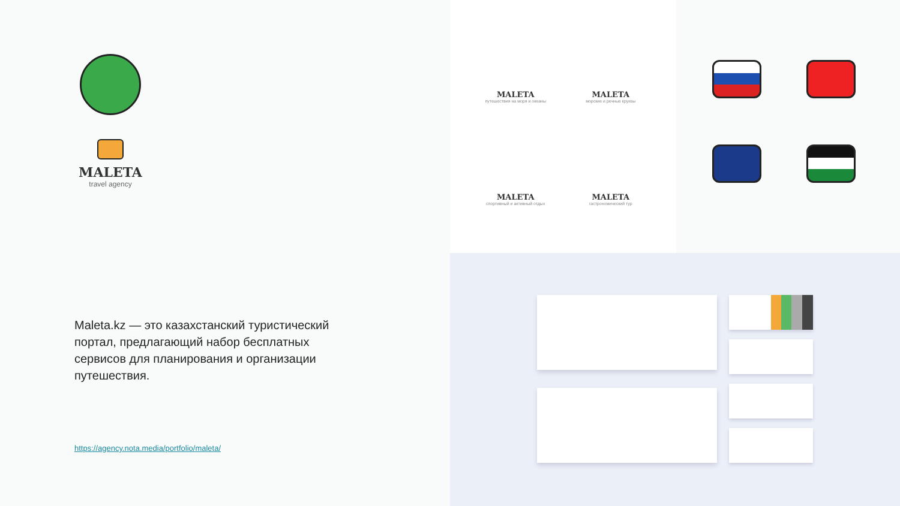MALETA
travel agency
Maleta.kz — это казахстанский туристический портал, предлагающий набор бесплатных сервисов для планирования и организации путешествия.
https://agency.nota.media/portfolio/maleta/
MALETA
путешествия на моря и океаны
MALETA
морские и речные круизы
MALETA
спортивный и активный отдых
MALETA
гастрономический тур